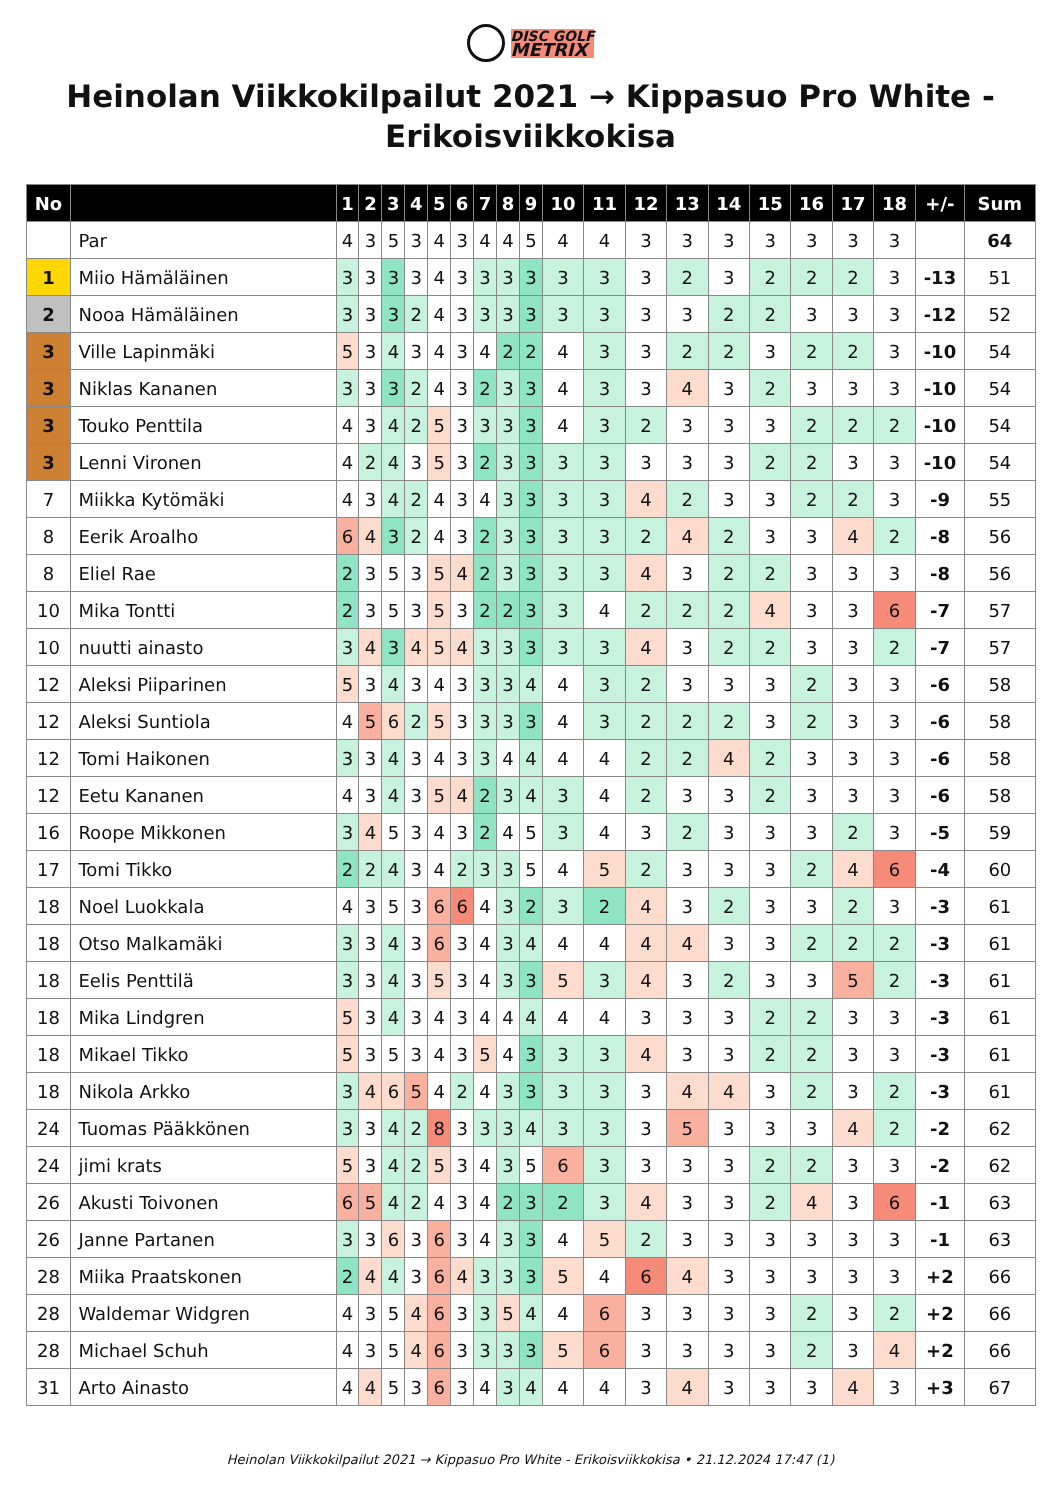DISC GOLF
METRIX
Heinolan Viikkokilpailut 2021 → Kippasuo Pro White - Erikoisviikkokisa
| No | | 1 | 2 | 3 | 4 | 5 | 6 | 7 | 8 | 9 | 10 | 11 | 12 | 13 | 14 | 15 | 16 | 17 | 18 | +/- | Sum |
| --- | --- | --- | --- | --- | --- | --- | --- | --- | --- | --- | --- | --- | --- | --- | --- | --- | --- | --- | --- | --- | --- |
| | Par | 4 | 3 | 5 | 3 | 4 | 3 | 4 | 4 | 5 | 4 | 4 | 3 | 3 | 3 | 3 | 3 | 3 | 3 | | 64 |
| 1 | Miio Hämäläinen | 3 | 3 | 3 | 3 | 4 | 3 | 3 | 3 | 3 | 3 | 3 | 3 | 2 | 3 | 2 | 2 | 2 | 3 | -13 | 51 |
| 2 | Nooa Hämäläinen | 3 | 3 | 3 | 2 | 4 | 3 | 3 | 3 | 3 | 3 | 3 | 3 | 3 | 2 | 2 | 3 | 3 | 3 | -12 | 52 |
| 3 | Ville Lapinmäki | 5 | 3 | 4 | 3 | 4 | 3 | 4 | 2 | 2 | 4 | 3 | 3 | 2 | 2 | 3 | 2 | 2 | 3 | -10 | 54 |
| 3 | Niklas Kananen | 3 | 3 | 3 | 2 | 4 | 3 | 2 | 3 | 3 | 4 | 3 | 3 | 4 | 3 | 2 | 3 | 3 | 3 | -10 | 54 |
| 3 | Touko Penttila | 4 | 3 | 4 | 2 | 5 | 3 | 3 | 3 | 3 | 4 | 3 | 2 | 3 | 3 | 3 | 2 | 2 | 2 | -10 | 54 |
| 3 | Lenni Vironen | 4 | 2 | 4 | 3 | 5 | 3 | 2 | 3 | 3 | 3 | 3 | 3 | 3 | 3 | 2 | 2 | 3 | 3 | -10 | 54 |
| 7 | Miikka Kytömäki | 4 | 3 | 4 | 2 | 4 | 3 | 4 | 3 | 3 | 3 | 3 | 4 | 2 | 3 | 3 | 2 | 2 | 3 | -9 | 55 |
| 8 | Eerik Aroalho | 6 | 4 | 3 | 2 | 4 | 3 | 2 | 3 | 3 | 3 | 3 | 2 | 4 | 2 | 3 | 3 | 4 | 2 | -8 | 56 |
| 8 | Eliel Rae | 2 | 3 | 5 | 3 | 5 | 4 | 2 | 3 | 3 | 3 | 3 | 4 | 3 | 2 | 2 | 3 | 3 | 3 | -8 | 56 |
| 10 | Mika Tontti | 2 | 3 | 5 | 3 | 5 | 3 | 2 | 2 | 3 | 3 | 4 | 2 | 2 | 2 | 4 | 3 | 3 | 6 | -7 | 57 |
| 10 | nuutti ainasto | 3 | 4 | 3 | 4 | 5 | 4 | 3 | 3 | 3 | 3 | 3 | 4 | 3 | 2 | 2 | 3 | 3 | 2 | -7 | 57 |
| 12 | Aleksi Piiparinen | 5 | 3 | 4 | 3 | 4 | 3 | 3 | 3 | 4 | 4 | 3 | 2 | 3 | 3 | 3 | 2 | 3 | 3 | -6 | 58 |
| 12 | Aleksi Suntiola | 4 | 5 | 6 | 2 | 5 | 3 | 3 | 3 | 3 | 4 | 3 | 2 | 2 | 2 | 3 | 2 | 3 | 3 | -6 | 58 |
| 12 | Tomi Haikonen | 3 | 3 | 4 | 3 | 4 | 3 | 3 | 4 | 4 | 4 | 4 | 2 | 2 | 4 | 2 | 3 | 3 | 3 | -6 | 58 |
| 12 | Eetu Kananen | 4 | 3 | 4 | 3 | 5 | 4 | 2 | 3 | 4 | 3 | 4 | 2 | 3 | 3 | 2 | 3 | 3 | 3 | -6 | 58 |
| 16 | Roope Mikkonen | 3 | 4 | 5 | 3 | 4 | 3 | 2 | 4 | 5 | 3 | 4 | 3 | 2 | 3 | 3 | 3 | 2 | 3 | -5 | 59 |
| 17 | Tomi Tikko | 2 | 2 | 4 | 3 | 4 | 2 | 3 | 3 | 5 | 4 | 5 | 2 | 3 | 3 | 3 | 2 | 4 | 6 | -4 | 60 |
| 18 | Noel Luokkala | 4 | 3 | 5 | 3 | 6 | 6 | 4 | 3 | 2 | 3 | 2 | 4 | 3 | 2 | 3 | 3 | 2 | 3 | -3 | 61 |
| 18 | Otso Malkamäki | 3 | 3 | 4 | 3 | 6 | 3 | 4 | 3 | 4 | 4 | 4 | 4 | 4 | 3 | 3 | 2 | 2 | 2 | -3 | 61 |
| 18 | Eelis Penttilä | 3 | 3 | 4 | 3 | 5 | 3 | 4 | 3 | 3 | 5 | 3 | 4 | 3 | 2 | 3 | 3 | 5 | 2 | -3 | 61 |
| 18 | Mika Lindgren | 5 | 3 | 4 | 3 | 4 | 3 | 4 | 4 | 4 | 4 | 4 | 3 | 3 | 3 | 2 | 2 | 3 | 3 | -3 | 61 |
| 18 | Mikael Tikko | 5 | 3 | 5 | 3 | 4 | 3 | 5 | 4 | 3 | 3 | 3 | 4 | 3 | 3 | 2 | 2 | 3 | 3 | -3 | 61 |
| 18 | Nikola Arkko | 3 | 4 | 6 | 5 | 4 | 2 | 4 | 3 | 3 | 3 | 3 | 3 | 4 | 4 | 3 | 2 | 3 | 2 | -3 | 61 |
| 24 | Tuomas Pääkkönen | 3 | 3 | 4 | 2 | 8 | 3 | 3 | 3 | 4 | 3 | 3 | 3 | 5 | 3 | 3 | 3 | 4 | 2 | -2 | 62 |
| 24 | jimi krats | 5 | 3 | 4 | 2 | 5 | 3 | 4 | 3 | 5 | 6 | 3 | 3 | 3 | 3 | 2 | 2 | 3 | 3 | -2 | 62 |
| 26 | Akusti Toivonen | 6 | 5 | 4 | 2 | 4 | 3 | 4 | 2 | 3 | 2 | 3 | 4 | 3 | 3 | 2 | 4 | 3 | 6 | -1 | 63 |
| 26 | Janne Partanen | 3 | 3 | 6 | 3 | 6 | 3 | 4 | 3 | 3 | 4 | 5 | 2 | 3 | 3 | 3 | 3 | 3 | 3 | -1 | 63 |
| 28 | Miika Praatskonen | 2 | 4 | 4 | 3 | 6 | 4 | 3 | 3 | 3 | 5 | 4 | 6 | 4 | 3 | 3 | 3 | 3 | 3 | +2 | 66 |
| 28 | Waldemar Widgren | 4 | 3 | 5 | 4 | 6 | 3 | 3 | 5 | 4 | 4 | 6 | 3 | 3 | 3 | 3 | 2 | 3 | 2 | +2 | 66 |
| 28 | Michael Schuh | 4 | 3 | 5 | 4 | 6 | 3 | 3 | 3 | 3 | 5 | 6 | 3 | 3 | 3 | 3 | 2 | 3 | 4 | +2 | 66 |
| 31 | Arto Ainasto | 4 | 4 | 5 | 3 | 6 | 3 | 4 | 3 | 4 | 4 | 4 | 3 | 4 | 3 | 3 | 3 | 4 | 3 | +3 | 67 |
Heinolan Viikkokilpailut 2021 → Kippasuo Pro White - Erikoisviikkokisa • 21.12.2024 17:47 (1)